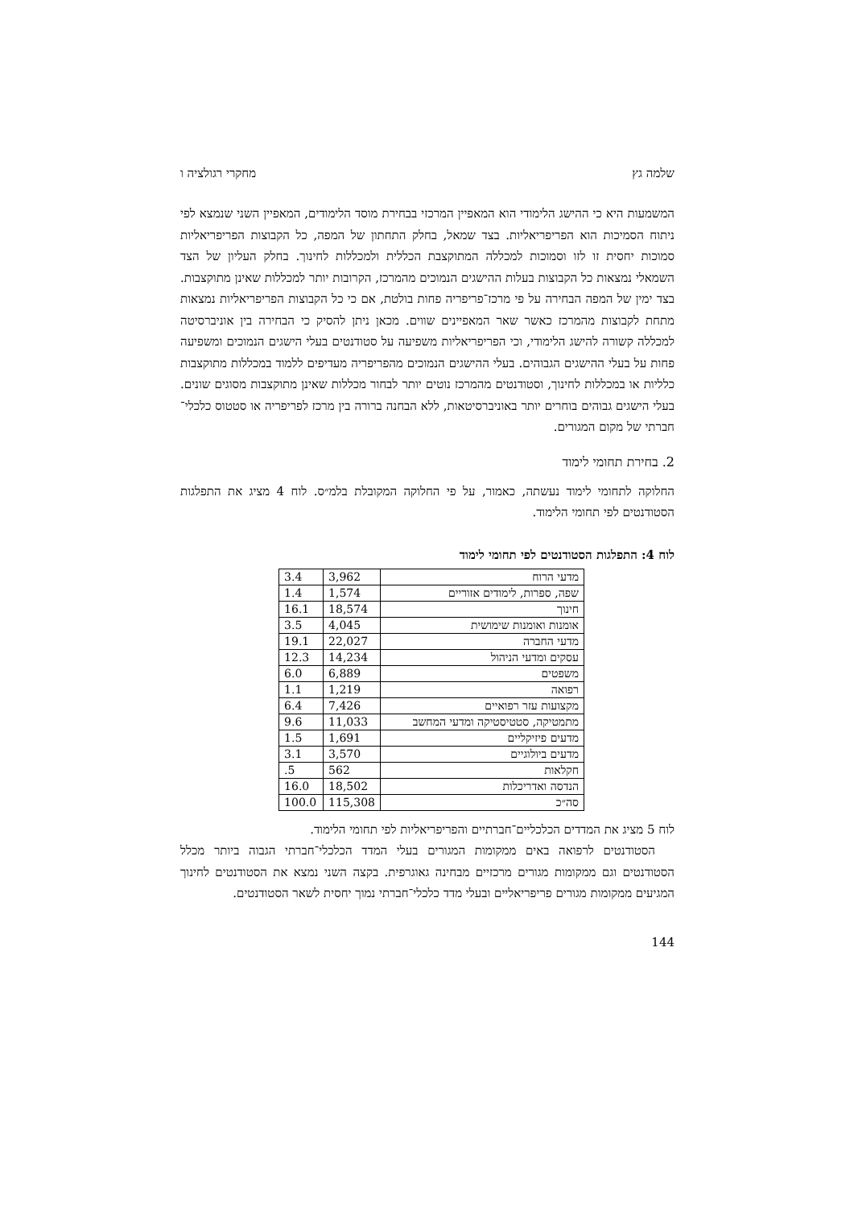שלמה גץ מחקרי רגולציה ו
המשמעות היא כי ההישג הלימודי הוא המאפיין המרכזי בבחירת מוסד הלימודים, המאפיין השני שנמצא לפי ניתוח הסמיכות הוא הפריפריאליות. בצד שמאל, בחלק התחתון של המפה, כל הקבוצות הפריפריאליות סמוכות יחסית זו לזו וסמוכות למכללה המתוקצבת הכללית ולמכללות לחינוך. בחלק העליון של הצד השמאלי נמצאות כל הקבוצות בעלות ההישגים הנמוכים מהמרכז, הקרובות יותר למכללות שאינן מתוקצבות. בצד ימין של המפה הבחירה על פי מרכז־פריפריה פחות בולטת, אם כי כל הקבוצות הפריפריאליות נמצאות מתחת לקבוצות מהמרכז כאשר שאר המאפיינים שווים. מכאן ניתן להסיק כי הבחירה בין אוניברסיטה למכללה קשורה להישג הלימודי, וכי הפריפריאליות משפיעה על סטודנטים בעלי הישגים הנמוכים ומשפיעה פחות על בעלי ההישגים הגבוהים. בעלי ההישגים הנמוכים מהפריפריה מעדיפים ללמוד במכללות מתוקצבות כלליות או במכללות לחינוך, וסטודנטים מהמרכז נוטים יותר לבחור מכללות שאינן מתוקצבות מסוגים שונים. בעלי הישגים גבוהים בוחרים יותר באוניברסיטאות, ללא הבחנה ברורה בין מרכז לפריפריה או סטטוס כלכלי־חברתי של מקום המגורים.
2. בחירת תחומי לימוד
החלוקה לתחומי לימוד נעשתה, כאמור, על פי החלוקה המקובלת בלמ״ס. לוח 4 מציג את התפלגות הסטודנטים לפי תחומי הלימוד.
לוח 4: התפלגות הסטודנטים לפי תחומי לימוד
| מדעי הרוח | 3,962 | 3.4 |
| שפה, ספרות, לימודים אזוריים | 1,574 | 1.4 |
| חינוך | 18,574 | 16.1 |
| אומנות ואומנות שימושית | 4,045 | 3.5 |
| מדעי החברה | 22,027 | 19.1 |
| עסקים ומדעי הניהול | 14,234 | 12.3 |
| משפטים | 6,889 | 6.0 |
| רפואה | 1,219 | 1.1 |
| מקצועות עזר רפואיים | 7,426 | 6.4 |
| מתמטיקה, סטטיסטיקה ומדעי המחשב | 11,033 | 9.6 |
| מדעים פיזיקליים | 1,691 | 1.5 |
| מדעים ביולוגיים | 3,570 | 3.1 |
| חקלאות | 562 | .5 |
| הנדסה ואדריכלות | 18,502 | 16.0 |
| סה״כ | 115,308 | 100.0 |
לוח 5 מציג את המדדים הכלכליים־חברתיים והפריפריאליות לפי תחומי הלימוד.
הסטודנטים לרפואה באים ממקומות המגורים בעלי המדד הכלכלי־חברתי הגבוה ביותר מכלל הסטודנטים וגם ממקומות מגורים מרכזיים מבחינה גאוגרפית. בקצה השני נמצא את הסטודנטים לחינוך המגיעים ממקומות מגורים פריפריאליים ובעלי מדד כלכלי־חברתי נמוך יחסית לשאר הסטודנטים.
144